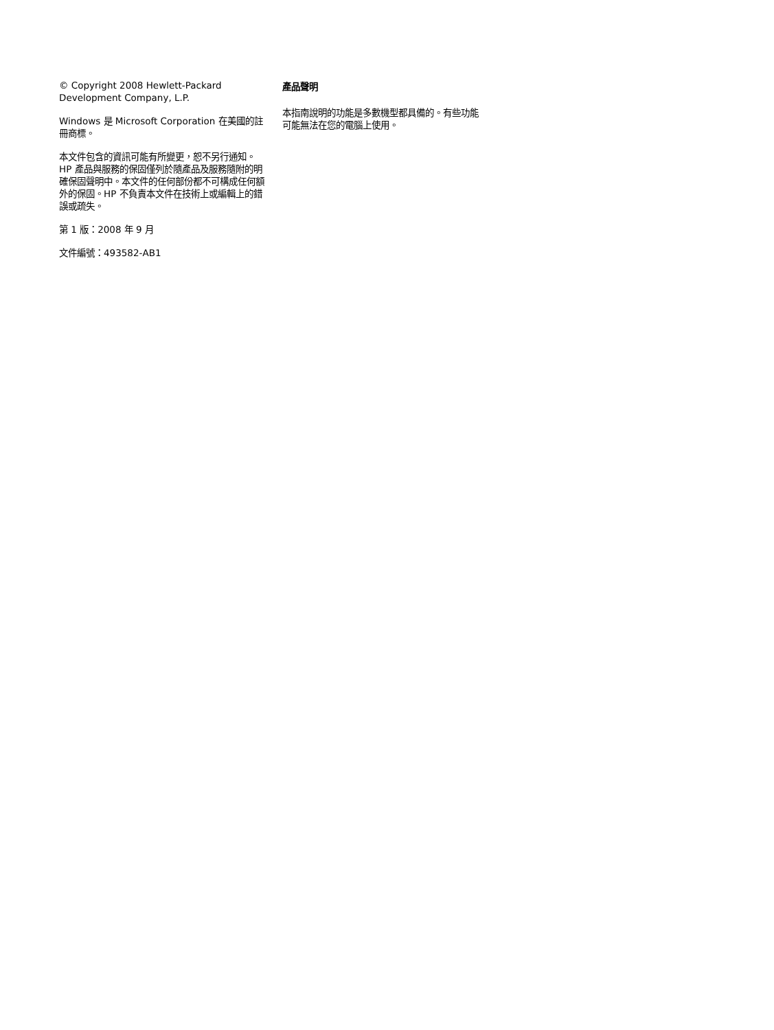© Copyright 2008 Hewlett-Packard Development Company, L.P.
Windows 是 Microsoft Corporation 在美國的註冊商標。
本文件包含的資訊可能有所變更，恕不另行通知。HP 產品與服務的保固僅列於隨產品及服務隨附的明確保固聲明中。本文件的任何部份都不可構成任何額外的保固。HP 不負責本文件在技術上或編輯上的錯誤或疏失。
第 1 版：2008 年 9 月
文件編號：493582-AB1
產品聲明
本指南說明的功能是多數機型都具備的。有些功能可能無法在您的電腦上使用。